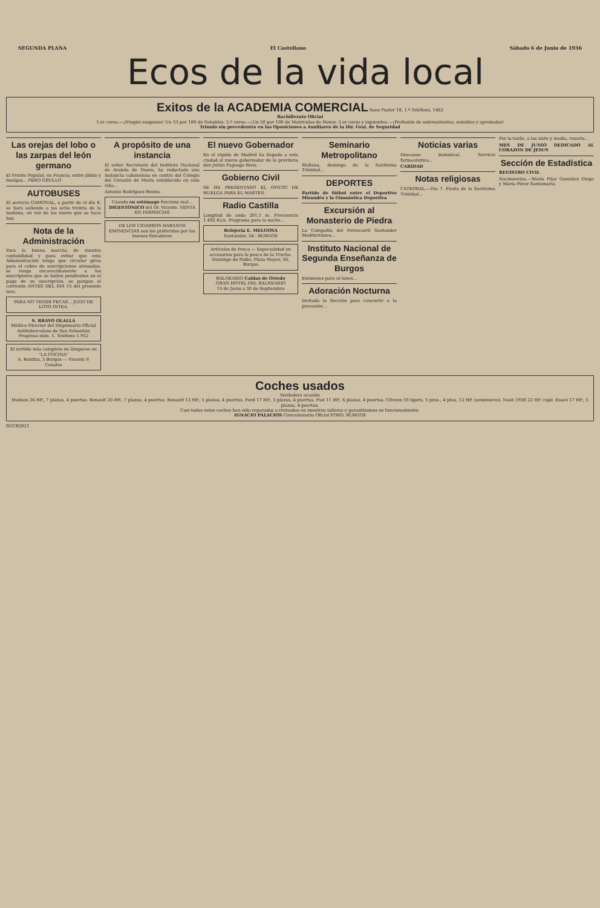SEGUNDA PLANA El Castellano Sábado 6 de Junio de 1936
Ecos de la vida local
Exitos de la ACADEMIA COMERCIAL Sanz Pastor 18, 1.º Teléfono, 1463
Bachillerato Oficial
1.er curso.—¡Ningún suspenso! Un 33 por 100 de Notables. 2.º curso.—¡Un 50 por 100 de Matrículas de Honor. 3.er curso y siguientes.—¡Profusión de sobresalientes, notables y aprobados!
Triunfo sin precedentes en las Oposiciones a Auxiliares de la Dir. Gral. de Seguridad
Las orejas del lobo o las zarpas del león germano
El Frente Popular, en Francia, entre júbilo y huelgas... PERO GRULLO
AUTOBUSES
El servicio GAMONAL, a partir de el día 8, se hará saliendo a las ocho treinta de la mañana, en vez de las nueve que se hace hoy.
Nota de la Administración
Para la buena marcha de nuestra contabilidad y para evitar que esta Administración tenga que circular giros para el cobro de suscripciones atrasadas, se ruega encarecidamente a los suscriptores que se hallen pendientes en el pago de su suscripción, se pongan al corriente ANTES DEL DIA 15 del presente mes.
PARA NO TENER PECAS... JUGO DE LOTO INTEA.
S. BRAVO OLALLA
Médico Director del Dispensario Oficial Antituberculoso de San Sebastián
Progreso núm. 1. Teléfono 1.952
El surtido más completo en lámparas en "LA COCINA"
A. Bonifaz, 3 Burgos — Vicente P. Canales
A propósito de una instancia
El señor Secretario del Instituto Nacional de Aranda de Duero, ha redactado una instancia calumniosa en contra del Colegio del Corazón de María establecido en esta villa...
Antonio Rodríguez Bueno.
Cuando su estómago funcione mal... DIGESTÓNICO del Dr. Vicente. VENTA EN FARMACIAS
DE LOS CIGARROS HABANOS EMINENCIAS son los preferidos por los buenos fumadores
El nuevo Gobernador
En el rápido de Madrid ha llegado a esta ciudad el nuevo gobernador de la provincia don Julián Fagoaga Reus.
Gobierno Civil
SE HA PRESENTADO EL OFICIO DE HUELGA PARA EL MARTES.
Radio Castilla
Longitud de onda 201,1 m. Frecuencia 1.492 Kc/s. Programa para la noche...
Relojería E. MELGOSA
Santander, 34 - BURGOS
Artículos de Pesca — Especialidad en accesorios para la pesca de la Trucha. Domingo de Pablo, Plaza Mayor, 50, Burgos
BALNEARIO Caldas de Oviedo
GRAN HOTEL DEL BALNEARIO
15 de Junio a 30 de Septiembre
Seminario Metropolitano
Mañana, domingo de la Santísima Trinidad...
DEPORTES
Partido de fútbol entre el Deportivo Mirandés y la Gimnástica Deportiva
Excursión al Monasterio de Piedra
La Compañía del Ferrocarril Santander Mediterráneo...
Instituto Nacional de Segunda Enseñanza de Burgos
Exámenes para el lunes...
Adoración Nocturna
Invitada la Sección para concurrir a la procesión...
Noticias varias
Descanso dominical. Servicio farmacéutico...
CARIDAD
Notas religiosas
CATEDRAL.—Día 7. Fiesta de la Santísima Trinidad...
Por la tarde, a las siete y media, rosario...
MES DE JUNIO DEDICADO AL CORAZON DE JESUS
Sección de Estadística
REGISTRO CIVIL
Nacimientos.—María Pilar González Diego y María Pérez Santamaría.
Coches usados
Verdadera ocasión
Hudson 26 HP., 7 plazas, 4 puertas. Renault 20 HP., 7 plazas, 4 puertas. Renault 13 HP., 5 plazas, 4 puertas. Ford 17 HP., 5 plazas, 4 puertas. Fiat 11 HP., 6 plazas, 4 puertas. Citroen 10 ligero, 5 pzas., 4 ptas, 12 HP. (seminuevo). Nash 1930 22 HP. cupé. Essex 17 HP., 5 plazas, 4 puertas.
Casi todos estos coches han sido reparados o revisados en nuestros talleres y garantizamos su funcionamiento.
IGNACIO PALACIOS Concesionario Oficial FORD. BURGOS
SGCB2021